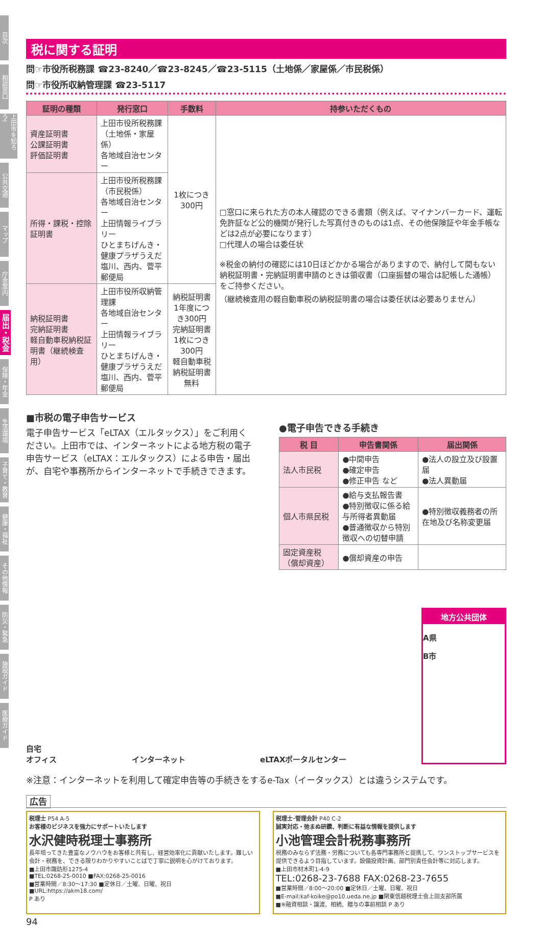目次
相談窓口
上田市を知ろう!
公共交通
マップ
庁舎案内
届出・税金
保険・年金
生活環境
子育て・教育
健康・福祉
その他情報
防災・緊急
施設ガイド
医療ガイド
税に関する証明
問☞市役所税務課 ☎23-8240／☎23-8245／☎23-5115（土地係／家屋係／市民税係）
問☞市役所収納管理課 ☎23-5117
| 証明の種類 | 発行窓口 | 手数料 | 持参いただくもの |
| --- | --- | --- | --- |
| 資産証明書 公課証明書 評価証明書 | 上田市役所税務課（土地係・家屋係） 各地域自治センター | 1枚につき300円 | □窓口に来られた方の本人確認のできる書類（例えば、マイナンバーカード、運転免許証など公的機関が発行した写真付きのものは1点、その他保険証や年金手帳などは2点が必要になります） □代理人の場合は委任状 ※税金の納付の確認には10日ほどかかる場合がありますので、納付して間もない納税証明書・完納証明書申請のときは領収書（口座振替の場合は記帳した通帳）をご持参ください。 （継続検査用の軽自動車税の納税証明書の場合は委任状は必要ありません） |
| 所得・課税・控除証明書 | 上田市役所税務課（市民税係） 各地域自治センター 上田情報ライブラリー ひとまちげんき・健康プラザうえだ 塩川、西内、菅平郵便局 | | |
| 納税証明書 完納証明書 軽自動車税納税証明書（継続検査用） | 上田市役所収納管理課 各地域自治センター 上田情報ライブラリー ひとまちげんき・健康プラザうえだ 塩川、西内、菅平郵便局 | 納税証明書 1年度につき300円 完納証明書 1枚につき300円 軽自動車税納税証明書 無料 | |
■市税の電子申告サービス
電子申告サービス「eLTAX（エルタックス）」をご利用ください。上田市では、インターネットによる地方税の電子申告サービス（eLTAX：エルタックス）による申告・届出が、自宅や事務所からインターネットで手続きできます。
●電子申告できる手続き
| 税 目 | 申告書関係 | 届出関係 |
| --- | --- | --- |
| 法人市民税 | ●中間申告 ●確定申告 ●修正申告 など | ●法人の設立及び設置届 ●法人異動届 |
| 個人市県民税 | ●給与支払報告書 ●特別徴収に係る給与所得者異動届 ●普通徴収から特別徴収への切替申請 | ●特別徴収義務者の所在地及び名称変更届 |
| 固定資産税（償却資産） | ●償却資産の申告 | |
自宅
オフィス
インターネット
eLTAXポータルセンター
地方公共団体
A県
B市
※注意：インターネットを利用して確定申告等の手続きをするe-Tax（イータックス）とは違うシステムです。
広告
税理士 P54 A-5
お客様のビジネスを強力にサポートいたします
水沢健時税理士事務所
長年培ってきた豊富なノウハウをお客様と共有し、経営効率化に貢献いたします。難しい会計・税務を、できる限りわかりやすいことばで丁寧に説明を心がけております。
■上田市諏訪形1275-4
■TEL:0268-25-0010 ■FAX:0268-25-0016
■営業時間／8:30～17:30 ■定休日／土曜、日曜、祝日
■URL:https://akm18.com/
P あり
税理士･管理会計 P40 C-2
誠実対応・弛まぬ研鑽、判断に有益な情報を提供します
小池管理会計税務事務所
税務のみならず法務・労務についても各専門事務所と提携して、ワンストップサービスを提供できるよう目指しています。設備投資計画、部門別責任会計等に対応します。
■上田市材木町1-4-9
TEL:0268-23-7688 FAX:0268-23-7655
■営業時間／8:00～20:00 ■定休日／土曜、日曜、祝日
■E-mail:kaf-koike@po10.ueda.ne.jp ■関東信越税理士会上田支部所属
■※融資相談・譲渡、相続、贈与の事前相談 P あり
94